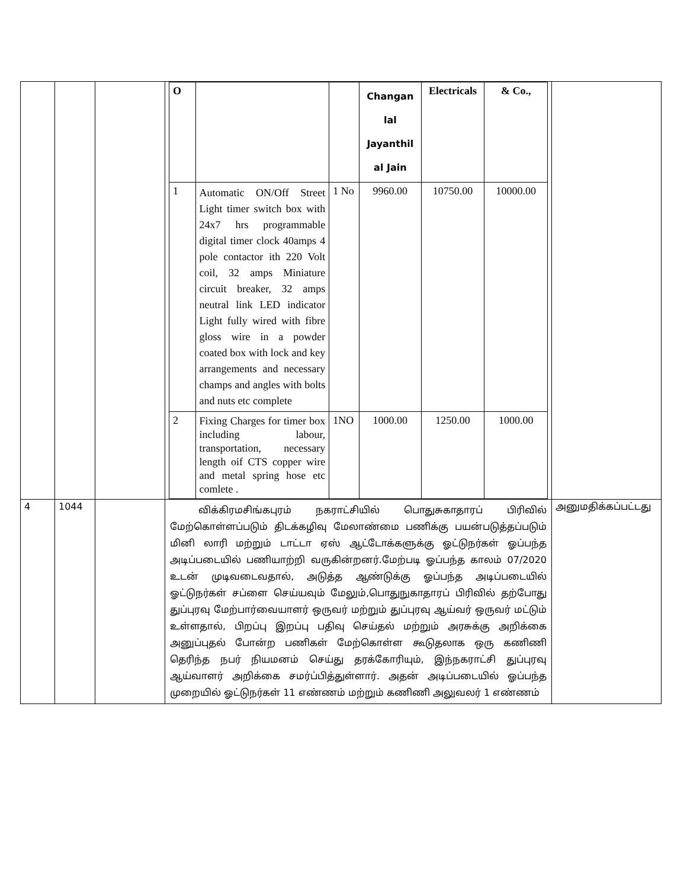| | | | / O / / / Changan lal Jayanthil al Jain / Electricals / & Co., / / 1 / Automatic ON/Off Street Light timer switch box with 24x7 hrs programmable digital timer clock 40amps 4 pole contactor ith 220 Volt coil, 32 amps Miniature circuit breaker, 32 amps neutral link LED indicator Light fully wired with fibre gloss wire in a powder coated box with lock and key arrangements and necessary champs and angles with bolts and nuts etc complete / 1 No / 9960.00 / 10750.00 / 10000.00 / / 2 / Fixing Charges for timer box including labour, transportation, necessary length oif CTS copper wire and metal spring hose etc comlete . / 1NO / 1000.00 / 1250.00 / 1000.00 / | |
| 4 | 1044 | | விக்கிரமசிங்கபுரம் நகராட்சியில் பொதுசுகாதாரப் பிரிவில் மேற்கொள்ளப்படும் திடக்கழிவு மேலாண்மை பணிக்கு பயன்படுத்தப்படும் மினி லாரி மற்றும் டாட்டா ஏஸ் ஆட்டோக்களுக்கு ஓட்டுநர்கள் ஓப்பந்த அடிப்படையில் பணியாற்றி வருகின்றனர்.மேற்படி ஓப்பந்த காலம் 07/2020 உடன் முடிவடைவதால், அடுத்த ஆண்டுக்கு ஓப்பந்த அடிப்படையில் ஓட்டுநர்கள் சப்ளை செய்யவும் மேலும்,பொதுநுகாதாரப் பிரிவில் தற்போது துப்புரவு மேற்பார்வையாளர் ஒருவர் மற்றும் துப்புரவு ஆய்வர் ஒருவர் மட்டும் உள்ளதால், பிறப்பு இறப்பு பதிவு செய்தல் மற்றும் அரசுக்கு அறிக்கை அனுப்புதல் போன்ற பணிகள் மேற்கொள்ள கூடுதலாக ஒரு கணிணி தெரிந்த நபர் நியமனம் செய்து தரக்கோரியும், இந்நகராட்சி துப்புரவு ஆய்வாளர் அறிக்கை சமர்ப்பித்துள்ளார். அதன் அடிப்படையில் ஓப்பந்த முறையில் ஓட்டுநர்கள் 11 எண்ணம் மற்றும் கணிணி அலுவலர் 1 எண்ணம் | அனுமதிக்கப்பட்டது |